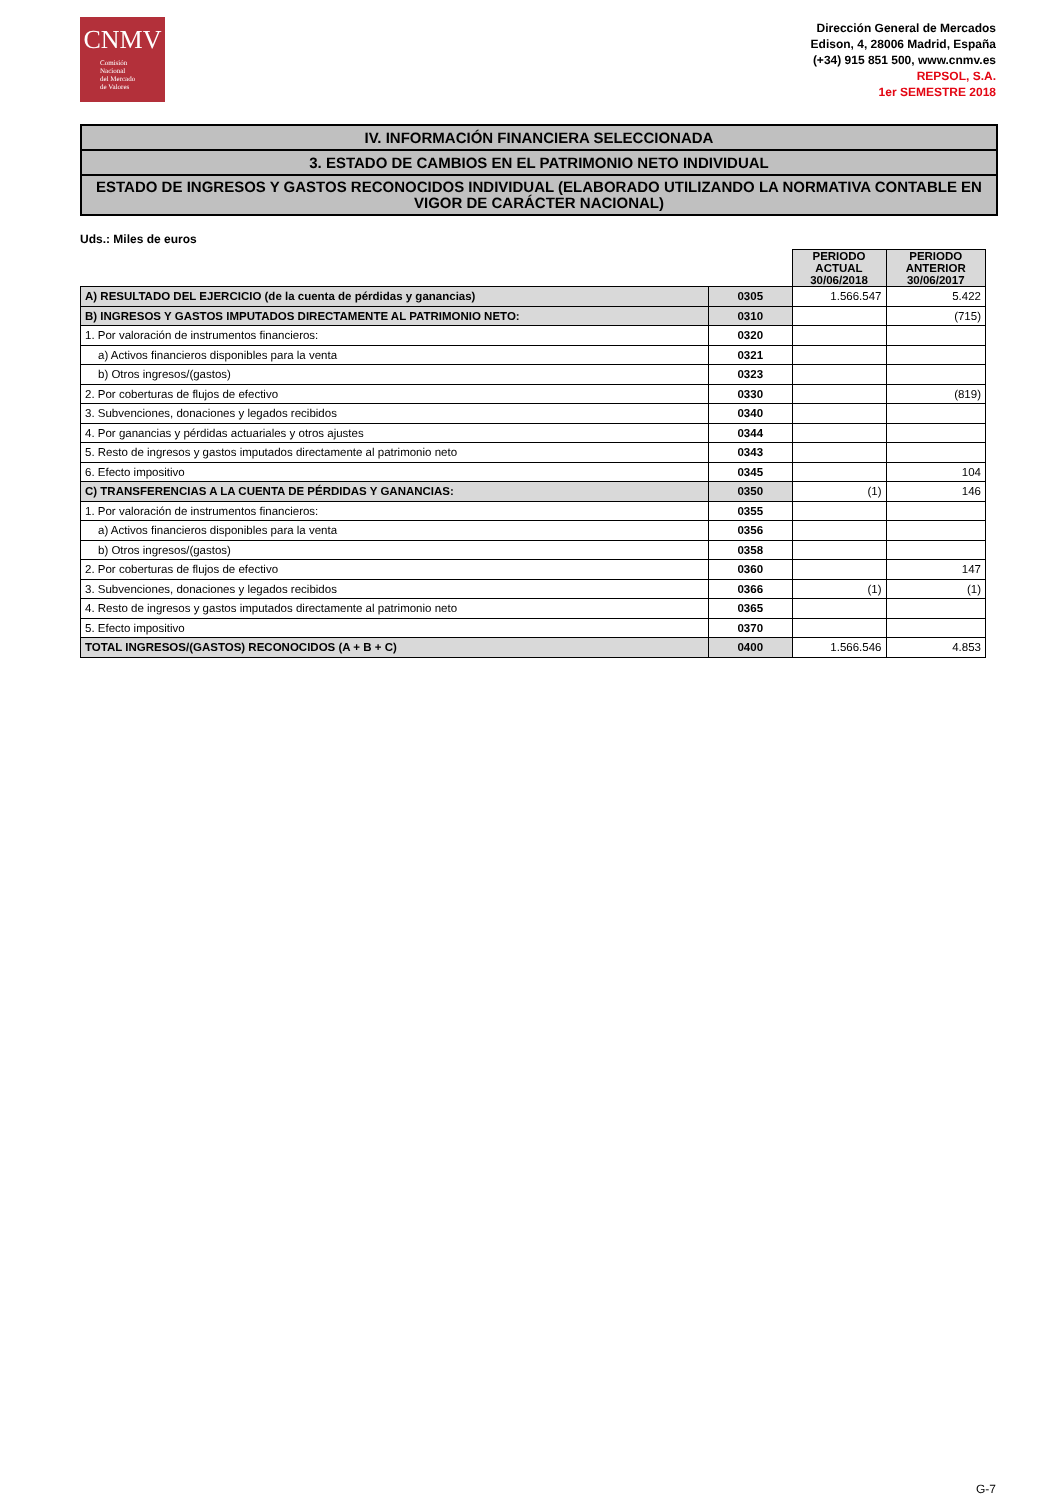CNMV
Comisión
Nacional
del Mercado
de Valores
Dirección General de Mercados
Edison, 4, 28006 Madrid, España
(+34) 915 851 500, www.cnmv.es
REPSOL, S.A.
1er SEMESTRE 2018
IV. INFORMACIÓN FINANCIERA SELECCIONADA
3. ESTADO DE CAMBIOS EN EL PATRIMONIO NETO INDIVIDUAL
ESTADO DE INGRESOS Y GASTOS RECONOCIDOS INDIVIDUAL (ELABORADO UTILIZANDO LA NORMATIVA CONTABLE EN VIGOR DE CARÁCTER NACIONAL)
Uds.: Miles de euros
| | | PERIODO ACTUAL 30/06/2018 | PERIODO ANTERIOR 30/06/2017 |
| A) RESULTADO DEL EJERCICIO (de la cuenta de pérdidas y ganancias) | 0305 | 1.566.547 | 5.422 |
| B) INGRESOS Y GASTOS IMPUTADOS DIRECTAMENTE AL PATRIMONIO NETO: | 0310 | | (715) |
| 1. Por valoración de instrumentos financieros: | 0320 | | |
| a) Activos financieros disponibles para la venta | 0321 | | |
| b) Otros ingresos/(gastos) | 0323 | | |
| 2. Por coberturas de flujos de efectivo | 0330 | | (819) |
| 3. Subvenciones, donaciones y legados recibidos | 0340 | | |
| 4. Por ganancias y pérdidas actuariales y otros ajustes | 0344 | | |
| 5. Resto de ingresos y gastos imputados directamente al patrimonio neto | 0343 | | |
| 6. Efecto impositivo | 0345 | | 104 |
| C) TRANSFERENCIAS A LA CUENTA DE PÉRDIDAS Y GANANCIAS: | 0350 | (1) | 146 |
| 1. Por valoración de instrumentos financieros: | 0355 | | |
| a) Activos financieros disponibles para la venta | 0356 | | |
| b) Otros ingresos/(gastos) | 0358 | | |
| 2. Por coberturas de flujos de efectivo | 0360 | | 147 |
| 3. Subvenciones, donaciones y legados recibidos | 0366 | (1) | (1) |
| 4. Resto de ingresos y gastos imputados directamente al patrimonio neto | 0365 | | |
| 5. Efecto impositivo | 0370 | | |
| TOTAL INGRESOS/(GASTOS) RECONOCIDOS (A + B + C) | 0400 | 1.566.546 | 4.853 |
G-7